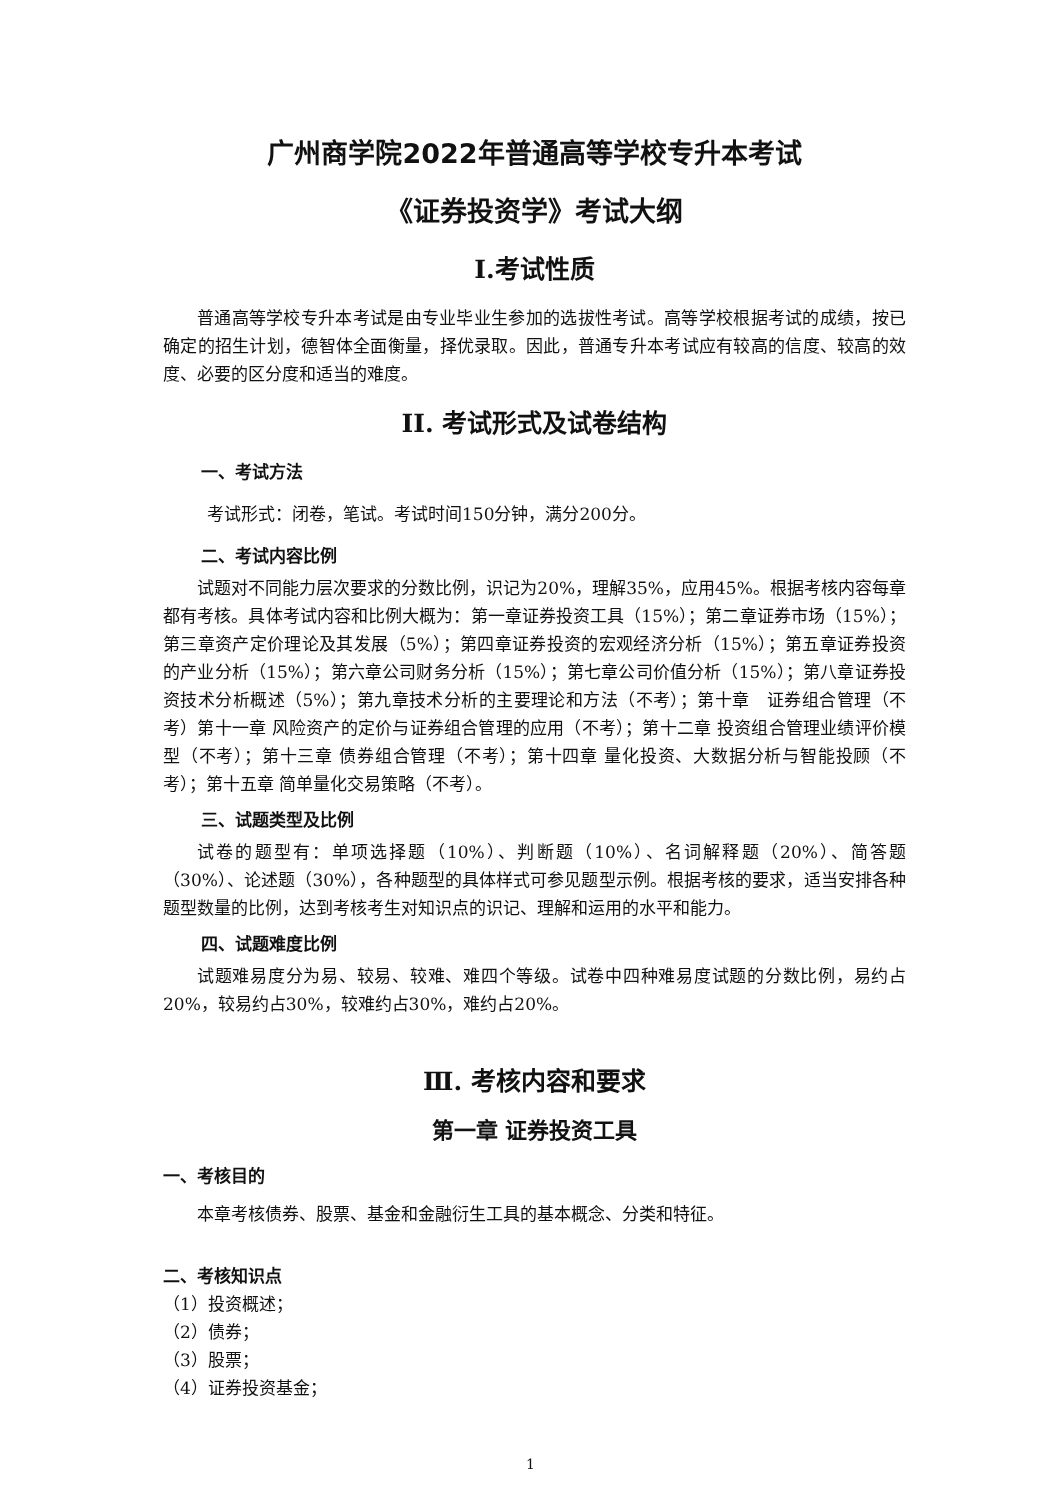广州商学院2022年普通高等学校专升本考试
《证券投资学》考试大纲
Ⅰ.考试性质
普通高等学校专升本考试是由专业毕业生参加的选拔性考试。高等学校根据考试的成绩，按已确定的招生计划，德智体全面衡量，择优录取。因此，普通专升本考试应有较高的信度、较高的效度、必要的区分度和适当的难度。
II. 考试形式及试卷结构
一、考试方法
考试形式：闭卷，笔试。考试时间150分钟，满分200分。
二、考试内容比例
试题对不同能力层次要求的分数比例，识记为20%，理解35%，应用45%。根据考核内容每章都有考核。具体考试内容和比例大概为：第一章证券投资工具（15%）；第二章证券市场（15%）；第三章资产定价理论及其发展（5%）；第四章证券投资的宏观经济分析（15%）；第五章证券投资的产业分析（15%）；第六章公司财务分析（15%）；第七章公司价值分析（15%）；第八章证券投资技术分析概述（5%）；第九章技术分析的主要理论和方法（不考）；第十章　证券组合管理（不考）第十一章 风险资产的定价与证券组合管理的应用（不考）；第十二章 投资组合管理业绩评价模型（不考）；第十三章 债券组合管理（不考）；第十四章 量化投资、大数据分析与智能投顾（不考）；第十五章 简单量化交易策略（不考）。
三、试题类型及比例
试卷的题型有：单项选择题（10%）、判断题（10%）、名词解释题（20%）、简答题（30%）、论述题（30%），各种题型的具体样式可参见题型示例。根据考核的要求，适当安排各种题型数量的比例，达到考核考生对知识点的识记、理解和运用的水平和能力。
四、试题难度比例
试题难易度分为易、较易、较难、难四个等级。试卷中四种难易度试题的分数比例，易约占20%，较易约占30%，较难约占30%，难约占20%。
Ⅲ. 考核内容和要求
第一章 证券投资工具
一、考核目的
本章考核债券、股票、基金和金融衍生工具的基本概念、分类和特征。
二、考核知识点
（1）投资概述；
（2）债券；
（3）股票；
（4）证券投资基金；
1